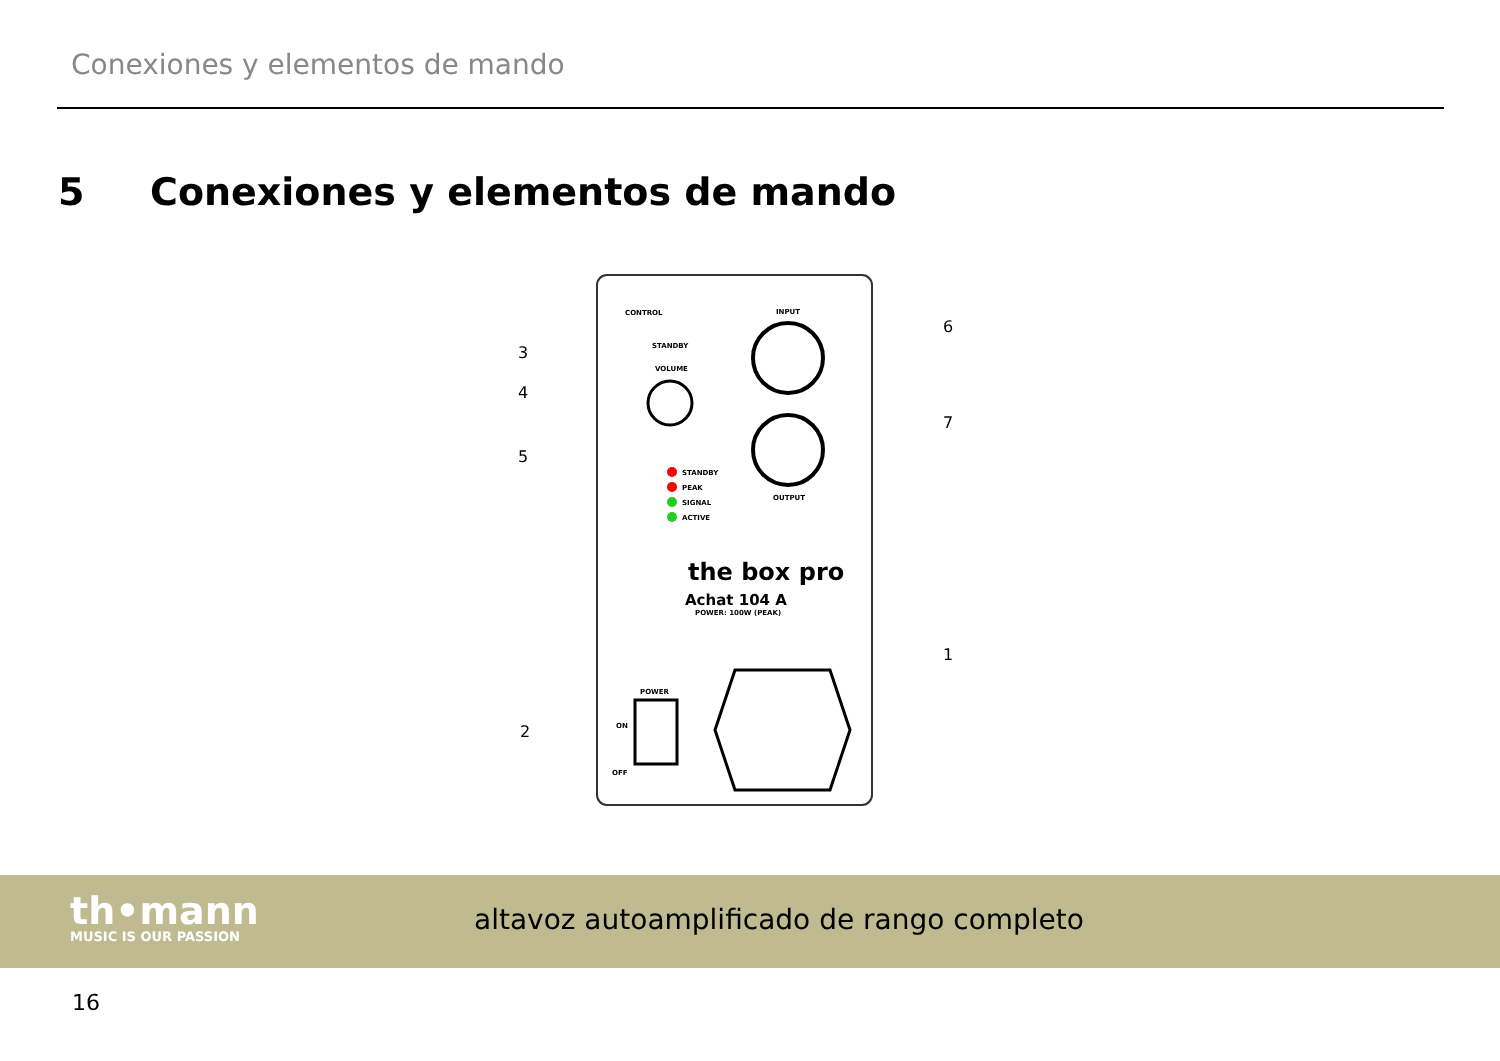Conexiones y elementos de mando
5 Conexiones y elementos de mando
CONTROL
STANDBY
VOLUME
STANDBY
PEAK
SIGNAL
ACTIVE
INPUT
OUTPUT
the box pro
Achat 104 A
POWER: 100W (PEAK)
POWER
ON
OFF
3
4
5
2
6
7
1
th•mann
MUSIC IS OUR PASSION
altavoz autoamplificado de rango completo
16